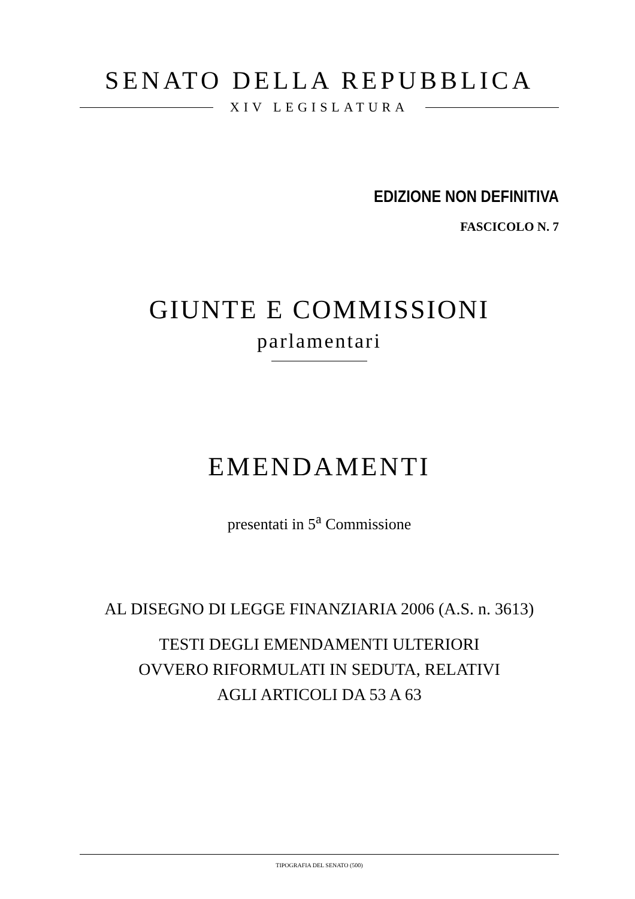SENATO DELLA REPUBBLICA
XIV LEGISLATURA
EDIZIONE NON DEFINITIVA
FASCICOLO N. 7
GIUNTE E COMMISSIONI
parlamentari
EMENDAMENTI
presentati in 5<sup>a</sup> Commissione
AL DISEGNO DI LEGGE FINANZIARIA 2006 (A.S. n. 3613)
TESTI DEGLI EMENDAMENTI ULTERIORI
OVVERO RIFORMULATI IN SEDUTA, RELATIVI
AGLI ARTICOLI DA 53 A 63
TIPOGRAFIA DEL SENATO (500)